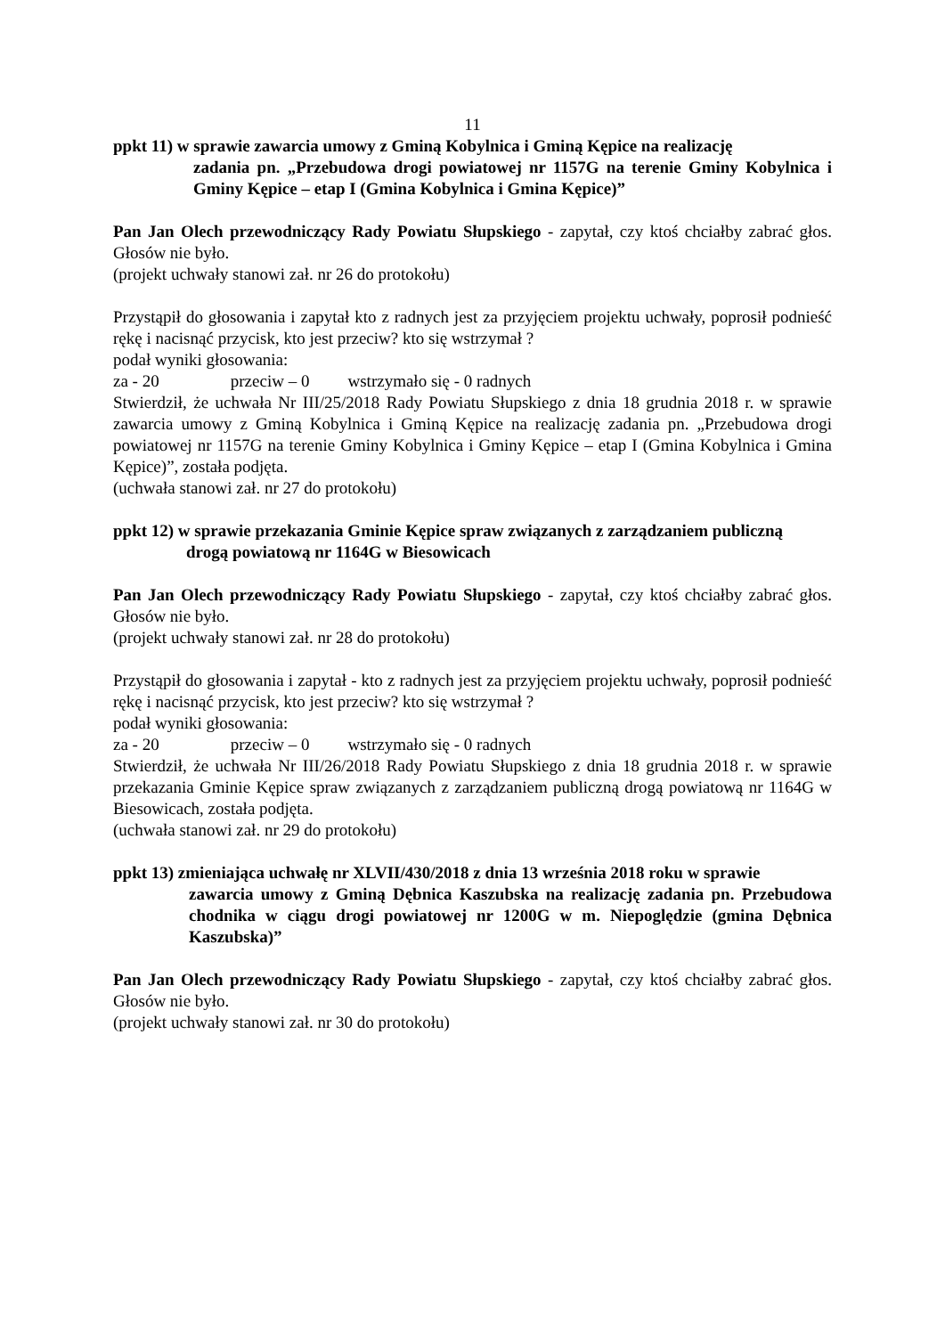11
ppkt 11) w sprawie zawarcia umowy z Gminą Kobylnica i Gminą Kępice na realizację
zadania pn. „Przebudowa drogi powiatowej nr 1157G na terenie Gminy Kobylnica i Gminy Kępice – etap I (Gmina Kobylnica i Gmina Kępice)”
Pan Jan Olech przewodniczący Rady Powiatu Słupskiego - zapytał, czy ktoś chciałby zabrać głos. Głosów nie było.
(projekt uchwały stanowi zał. nr 26 do protokołu)
Przystąpił do głosowania i zapytał kto z radnych jest za przyjęciem projektu uchwały, poprosił podnieść rękę i nacisnąć przycisk, kto jest przeciw? kto się wstrzymał ?
podał wyniki głosowania:
za - 20 przeciw – 0 wstrzymało się - 0 radnych
Stwierdził, że uchwała Nr III/25/2018 Rady Powiatu Słupskiego z dnia 18 grudnia 2018 r. w sprawie zawarcia umowy z Gminą Kobylnica i Gminą Kępice na realizację zadania pn. „Przebudowa drogi powiatowej nr 1157G na terenie Gminy Kobylnica i Gminy Kępice – etap I (Gmina Kobylnica i Gmina Kępice)”, została podjęta.
(uchwała stanowi zał. nr 27 do protokołu)
ppkt 12) w sprawie przekazania Gminie Kępice spraw związanych z zarządzaniem publiczną
drogą powiatową nr 1164G w Biesowicach
Pan Jan Olech przewodniczący Rady Powiatu Słupskiego - zapytał, czy ktoś chciałby zabrać głos. Głosów nie było.
(projekt uchwały stanowi zał. nr 28 do protokołu)
Przystąpił do głosowania i zapytał - kto z radnych jest za przyjęciem projektu uchwały, poprosił podnieść rękę i nacisnąć przycisk, kto jest przeciw? kto się wstrzymał ?
podał wyniki głosowania:
za - 20 przeciw – 0 wstrzymało się - 0 radnych
Stwierdził, że uchwała Nr III/26/2018 Rady Powiatu Słupskiego z dnia 18 grudnia 2018 r. w sprawie przekazania Gminie Kępice spraw związanych z zarządzaniem publiczną drogą powiatową nr 1164G w Biesowicach, została podjęta.
(uchwała stanowi zał. nr 29 do protokołu)
ppkt 13) zmieniająca uchwałę nr XLVII/430/2018 z dnia 13 września 2018 roku w sprawie
zawarcia umowy z Gminą Dębnica Kaszubska na realizację zadania pn. Przebudowa chodnika w ciągu drogi powiatowej nr 1200G w m. Niepoględzie (gmina Dębnica Kaszubska)”
Pan Jan Olech przewodniczący Rady Powiatu Słupskiego - zapytał, czy ktoś chciałby zabrać głos. Głosów nie było.
(projekt uchwały stanowi zał. nr 30 do protokołu)